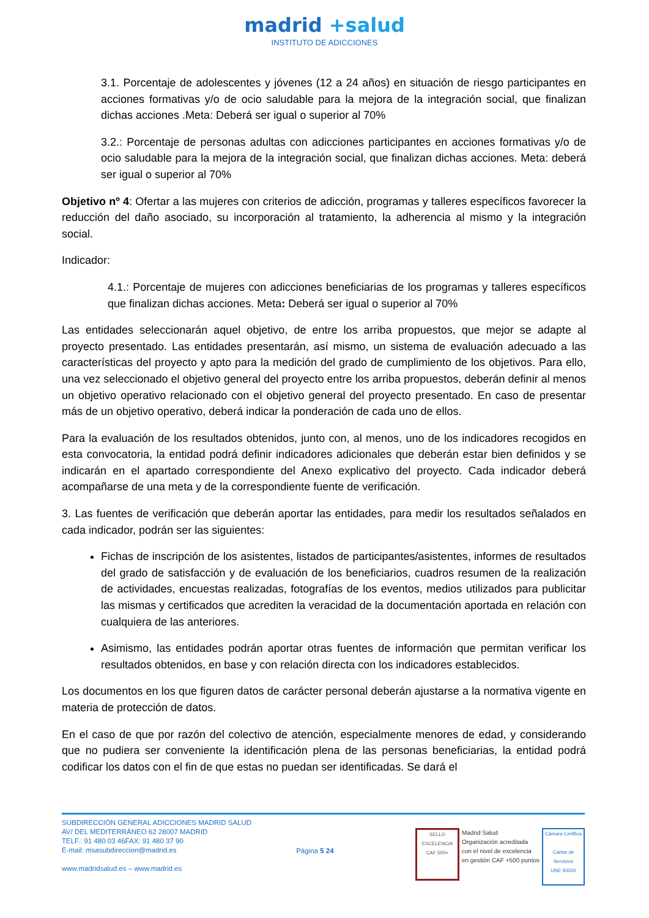madrid +salud
INSTITUTO DE ADICCIONES
3.1. Porcentaje de adolescentes y jóvenes (12 a 24 años) en situación de riesgo participantes en acciones formativas y/o de ocio saludable para la mejora de la integración social, que finalizan dichas acciones .Meta: Deberá ser igual o superior al 70%
3.2.: Porcentaje de personas adultas con adicciones participantes en acciones formativas y/o de ocio saludable para la mejora de la integración social, que finalizan dichas acciones. Meta: deberá ser igual o superior al 70%
Objetivo nº 4: Ofertar a las mujeres con criterios de adicción, programas y talleres específicos favorecer la reducción del daño asociado, su incorporación al tratamiento, la adherencia al mismo y la integración social.
Indicador:
4.1.: Porcentaje de mujeres con adicciones beneficiarias de los programas y talleres específicos que finalizan dichas acciones. Meta: Deberá ser igual o superior al 70%
Las entidades seleccionarán aquel objetivo, de entre los arriba propuestos, que mejor se adapte al proyecto presentado. Las entidades presentarán, así mismo, un sistema de evaluación adecuado a las características del proyecto y apto para la medición del grado de cumplimiento de los objetivos. Para ello, una vez seleccionado el objetivo general del proyecto entre los arriba propuestos, deberán definir al menos un objetivo operativo relacionado con el objetivo general del proyecto presentado. En caso de presentar más de un objetivo operativo, deberá indicar la ponderación de cada uno de ellos.
Para la evaluación de los resultados obtenidos, junto con, al menos, uno de los indicadores recogidos en esta convocatoria, la entidad podrá definir indicadores adicionales que deberán estar bien definidos y se indicarán en el apartado correspondiente del Anexo explicativo del proyecto. Cada indicador deberá acompañarse de una meta y de la correspondiente fuente de verificación.
3. Las fuentes de verificación que deberán aportar las entidades, para medir los resultados señalados en cada indicador, podrán ser las siguientes:
Fichas de inscripción de los asistentes, listados de participantes/asistentes, informes de resultados del grado de satisfacción y de evaluación de los beneficiarios, cuadros resumen de la realización de actividades, encuestas realizadas, fotografías de los eventos, medios utilizados para publicitar las mismas y certificados que acrediten la veracidad de la documentación aportada en relación con cualquiera de las anteriores.
Asimismo, las entidades podrán aportar otras fuentes de información que permitan verificar los resultados obtenidos, en base y con relación directa con los indicadores establecidos.
Los documentos en los que figuren datos de carácter personal deberán ajustarse a la normativa vigente en materia de protección de datos.
En el caso de que por razón del colectivo de atención, especialmente menores de edad, y considerando que no pudiera ser conveniente la identificación plena de las personas beneficiarias, la entidad podrá codificar los datos con el fin de que estas no puedan ser identificadas. Se dará el
SUBDIRECCIÓN GENERAL ADICCIONES MADRID SALUD
AV/ DEL MEDITERRÁNEO 62 28007 MADRID
TELF.: 91 480 03 46FAX: 91 480 37 90
E-mail: msasubdireccion@madrid.es
www.madridsalud.es – www.madrid.es
Página 5 24
SELLO EXCELENCIA CAF 500+
Madrid Salud
Organización acreditada
con el nivel de excelencia
en gestión CAF +500 puntos
Cámara Certifica
Cartas de Servicios
UNE 93200